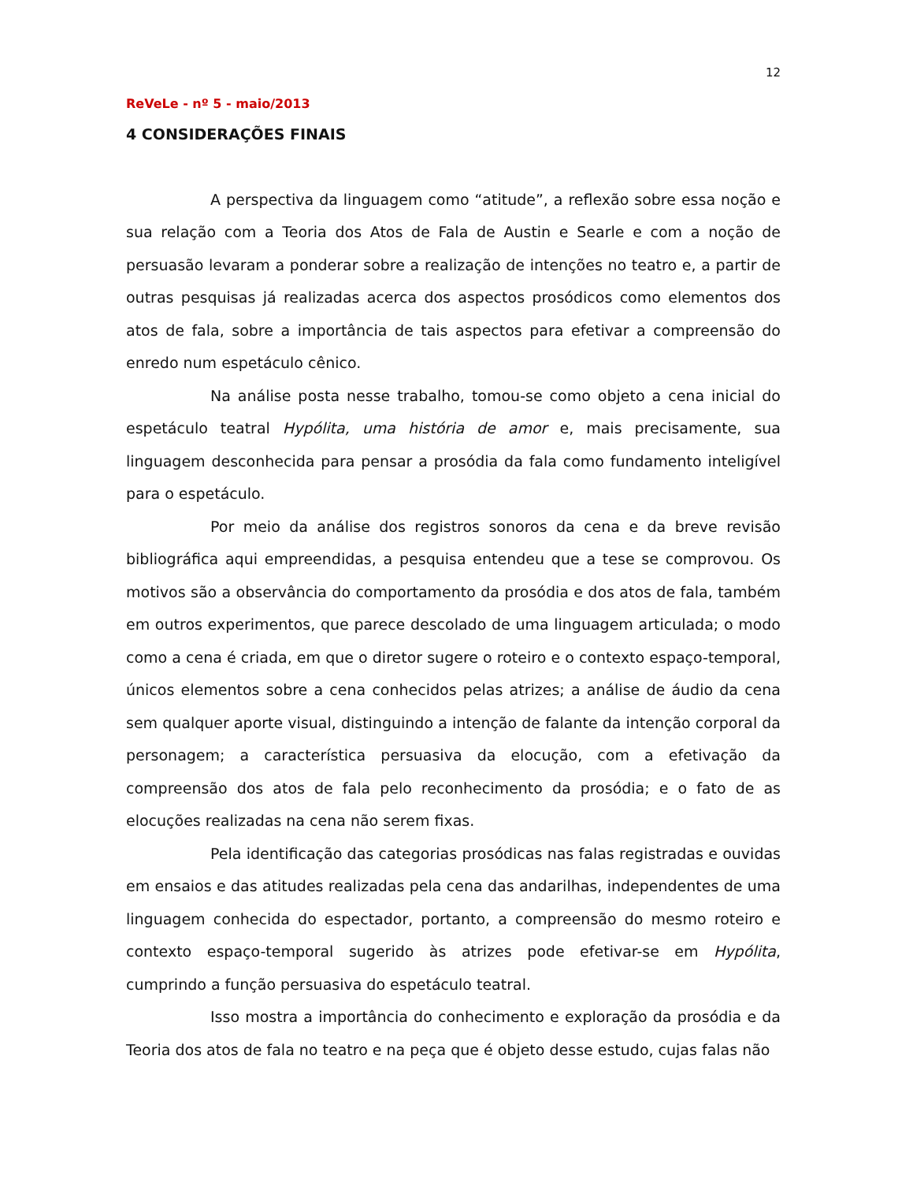12
ReVeLe - nº 5 - maio/2013
4 CONSIDERAÇÕES FINAIS
A perspectiva da linguagem como “atitude”, a reflexão sobre essa noção e sua relação com a Teoria dos Atos de Fala de Austin e Searle e com a noção de persuasão levaram a ponderar sobre a realização de intenções no teatro e, a partir de outras pesquisas já realizadas acerca dos aspectos prosódicos como elementos dos atos de fala, sobre a importância de tais aspectos para efetivar a compreensão do enredo num espetáculo cênico.
Na análise posta nesse trabalho, tomou-se como objeto a cena inicial do espetáculo teatral Hypólita, uma história de amor e, mais precisamente, sua linguagem desconhecida para pensar a prosódia da fala como fundamento inteligível para o espetáculo.
Por meio da análise dos registros sonoros da cena e da breve revisão bibliográfica aqui empreendidas, a pesquisa entendeu que a tese se comprovou. Os motivos são a observância do comportamento da prosódia e dos atos de fala, também em outros experimentos, que parece descolado de uma linguagem articulada; o modo como a cena é criada, em que o diretor sugere o roteiro e o contexto espaço-temporal, únicos elementos sobre a cena conhecidos pelas atrizes; a análise de áudio da cena sem qualquer aporte visual, distinguindo a intenção de falante da intenção corporal da personagem; a característica persuasiva da elocução, com a efetivação da compreensão dos atos de fala pelo reconhecimento da prosódia; e o fato de as elocuções realizadas na cena não serem fixas.
Pela identificação das categorias prosódicas nas falas registradas e ouvidas em ensaios e das atitudes realizadas pela cena das andarilhas, independentes de uma linguagem conhecida do espectador, portanto, a compreensão do mesmo roteiro e contexto espaço-temporal sugerido às atrizes pode efetivar-se em Hypólita, cumprindo a função persuasiva do espetáculo teatral.
Isso mostra a importância do conhecimento e exploração da prosódia e da Teoria dos atos de fala no teatro e na peça que é objeto desse estudo, cujas falas não